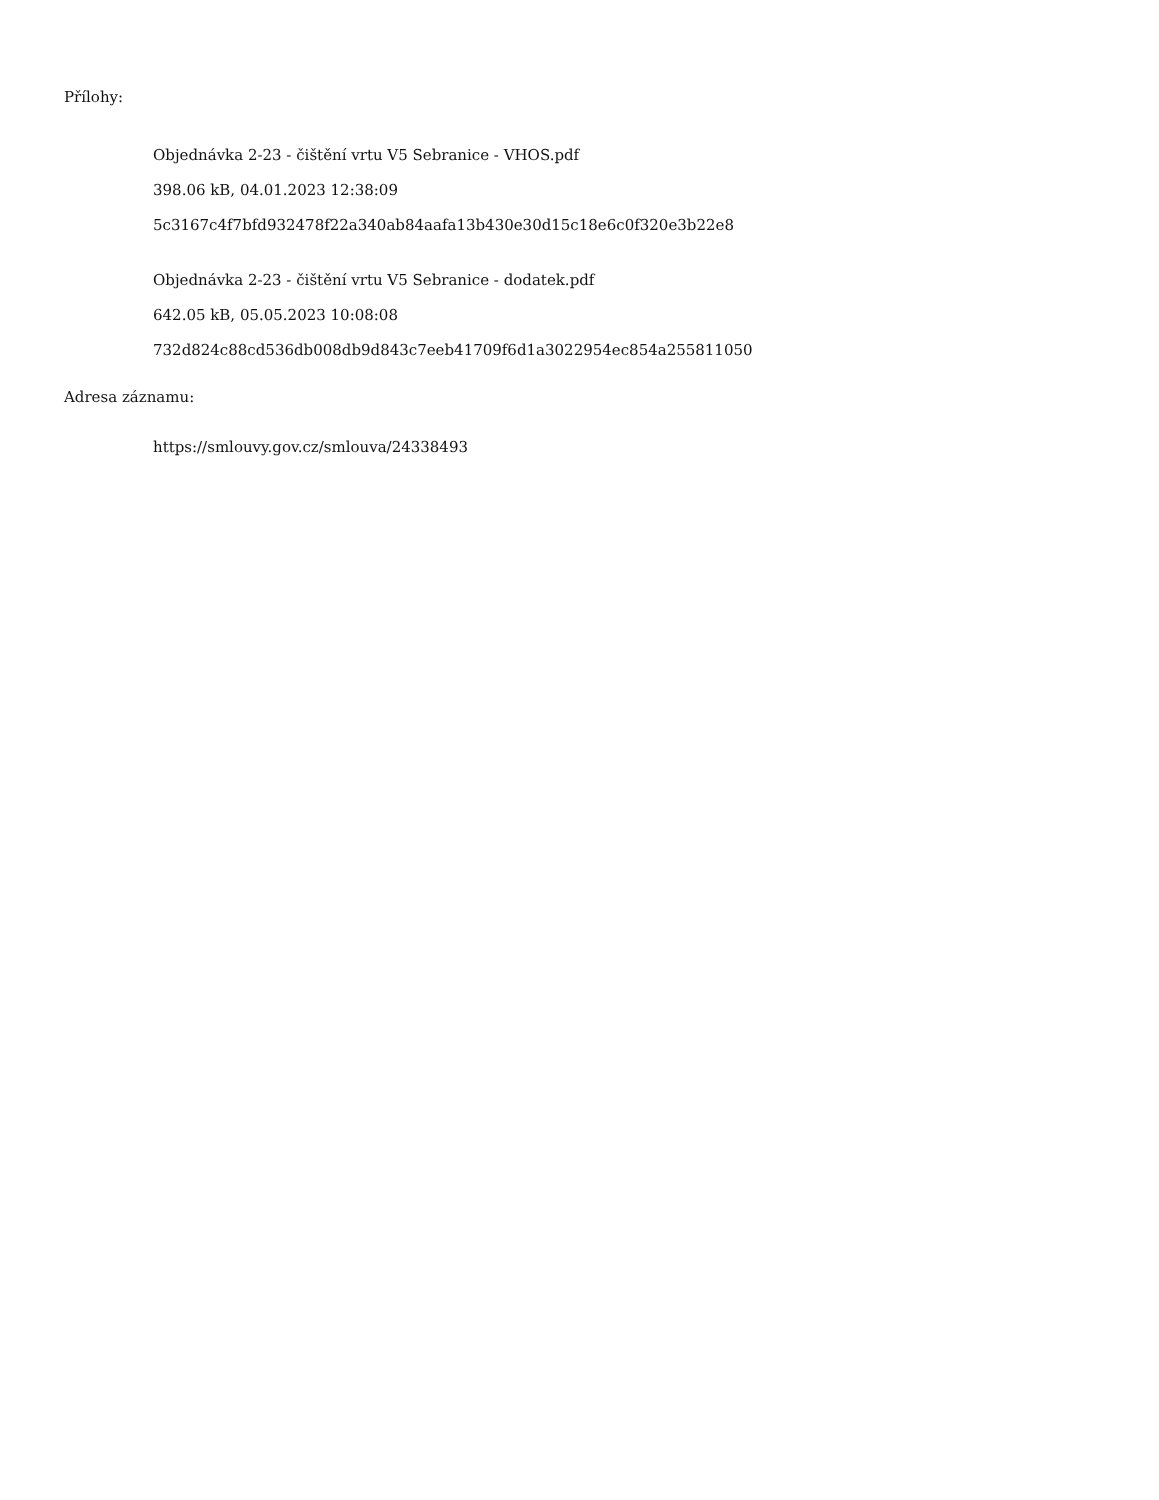Přílohy:
Objednávka 2-23 - čištění vrtu V5 Sebranice - VHOS.pdf
398.06 kB, 04.01.2023 12:38:09
5c3167c4f7bfd932478f22a340ab84aafa13b430e30d15c18e6c0f320e3b22e8
Objednávka 2-23 - čištění vrtu V5 Sebranice - dodatek.pdf
642.05 kB, 05.05.2023 10:08:08
732d824c88cd536db008db9d843c7eeb41709f6d1a3022954ec854a255811050
Adresa záznamu:
https://smlouvy.gov.cz/smlouva/24338493